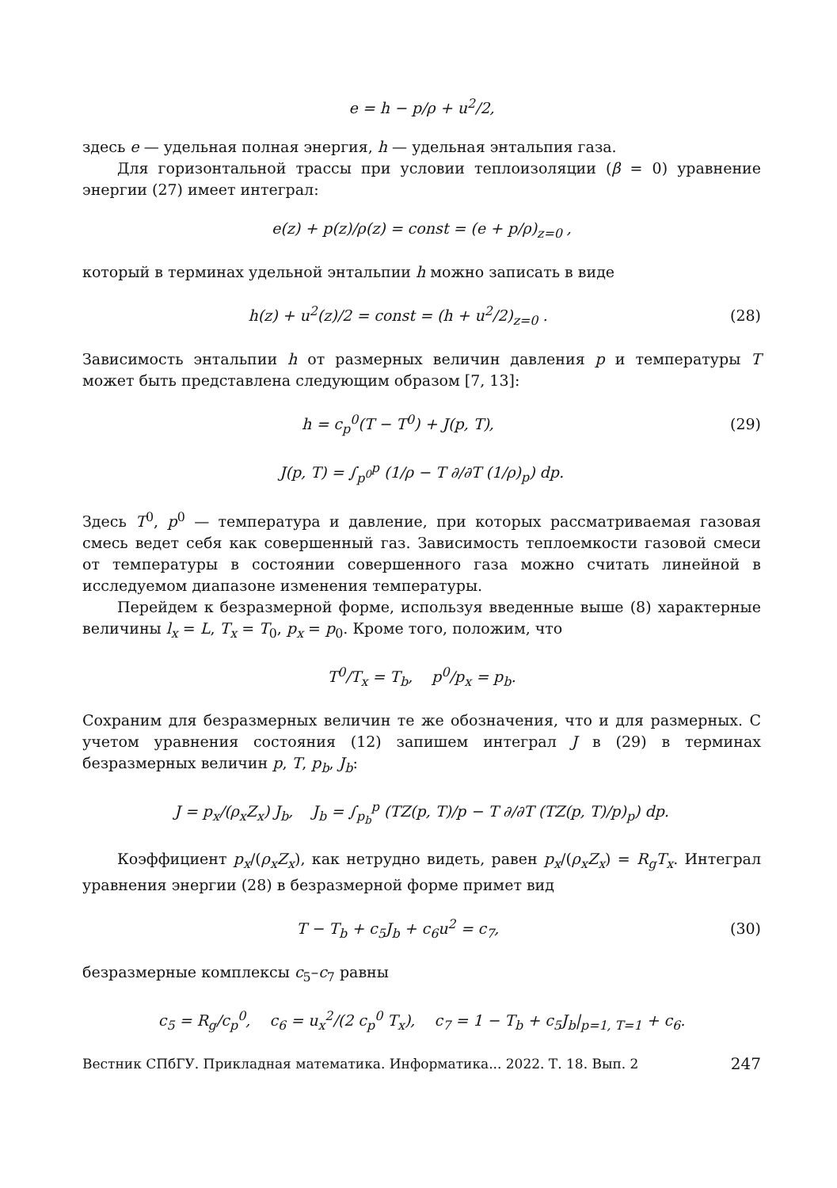e = h − p/ρ + u<sup>2</sup>/2,
здесь e — удельная полная энергия, h — удельная энтальпия газа.
Для горизонтальной трассы при условии теплоизоляции (β = 0) уравнение энергии (27) имеет интеграл:
e(z) + p(z)/ρ(z) = const = (e + p/ρ)<sub>z=0</sub> ,
который в терминах удельной энтальпии h можно записать в виде
h(z) + u<sup>2</sup>(z)/2 = const = (h + u<sup>2</sup>/2)<sub>z=0</sub> .
(28)
Зависимость энтальпии h от размерных величин давления p и температуры T может быть представлена следующим образом [7, 13]:
h = c<sub>p</sub><sup>0</sup>(T − T<sup>0</sup>) + J(p, T), (29)
J(p, T) = ∫<sub>p<sup>0</sup></sub><sup>p</sup> (1/ρ − T ∂/∂T (1/ρ)<sub>p</sub>) dp.
Здесь T<sup>0</sup>, p<sup>0</sup> — температура и давление, при которых рассматриваемая газовая смесь ведет себя как совершенный газ. Зависимость теплоемкости газовой смеси от температуры в состоянии совершенного газа можно считать линейной в исследуемом диапазоне изменения температуры.
Перейдем к безразмерной форме, используя введенные выше (8) характерные величины l<sub>x</sub> = L, T<sub>x</sub> = T<sub>0</sub>, p<sub>x</sub> = p<sub>0</sub>. Кроме того, положим, что
T<sup>0</sup>/T<sub>x</sub> = T<sub>b</sub>, p<sup>0</sup>/p<sub>x</sub> = p<sub>b</sub>.
Сохраним для безразмерных величин те же обозначения, что и для размерных. С учетом уравнения состояния (12) запишем интеграл J в (29) в терминах безразмерных величин p, T, p<sub>b</sub>, J<sub>b</sub>:
J = p<sub>x</sub>/(ρ<sub>x</sub>Z<sub>x</sub>) J<sub>b</sub>, J<sub>b</sub> = ∫<sub>p<sub>b</sub></sub><sup>p</sup> (TZ(p, T)/p − T ∂/∂T (TZ(p, T)/p)<sub>p</sub>) dp.
Коэффициент p<sub>x</sub>/(ρ<sub>x</sub>Z<sub>x</sub>), как нетрудно видеть, равен p<sub>x</sub>/(ρ<sub>x</sub>Z<sub>x</sub>) = R<sub>g</sub>T<sub>x</sub>. Интеграл уравнения энергии (28) в безразмерной форме примет вид
T − T<sub>b</sub> + c<sub>5</sub>J<sub>b</sub> + c<sub>6</sub>u<sup>2</sup> = c<sub>7</sub>, (30)
безразмерные комплексы c<sub>5</sub>–c<sub>7</sub> равны
c<sub>5</sub> = R<sub>g</sub>/c<sub>p</sub><sup>0</sup>, c<sub>6</sub> = u<sub>x</sub><sup>2</sup>/(2 c<sub>p</sub><sup>0</sup> T<sub>x</sub>), c<sub>7</sub> = 1 − T<sub>b</sub> + c<sub>5</sub>J<sub>b</sub>|<sub>p=1, T=1</sub> + c<sub>6</sub>.
Вестник СПбГУ. Прикладная математика. Информатика... 2022. Т. 18. Вып. 2 247